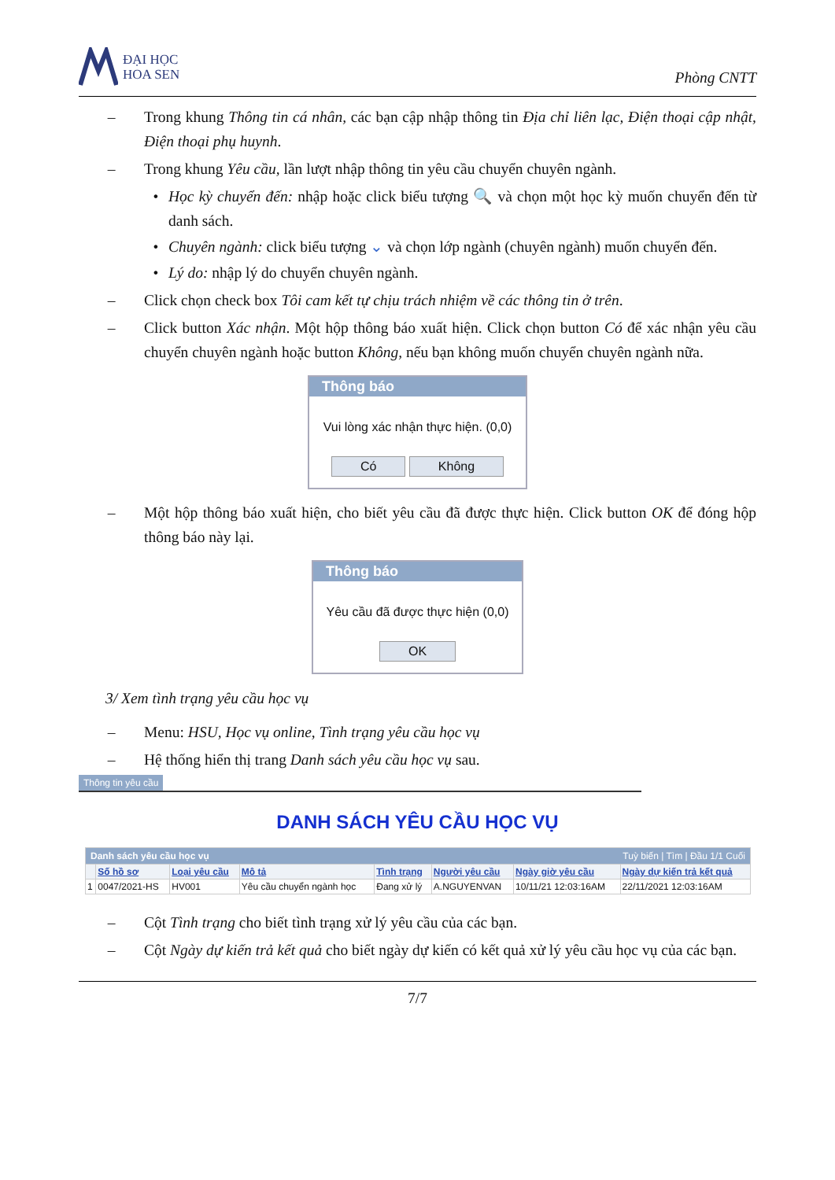ĐẠI HỌC
HOA SEN
Phòng CNTT
– Trong khung Thông tin cá nhân, các bạn cập nhập thông tin Địa chỉ liên lạc, Điện thoại cập nhật, Điện thoại phụ huynh.
– Trong khung Yêu cầu, lần lượt nhập thông tin yêu cầu chuyển chuyên ngành.
• Học kỳ chuyển đến: nhập hoặc click biểu tượng 🔍 và chọn một học kỳ muốn chuyển đến từ danh sách.
• Chuyên ngành: click biểu tượng ⌄ và chọn lớp ngành (chuyên ngành) muốn chuyển đến.
• Lý do: nhập lý do chuyển chuyên ngành.
– Click chọn check box Tôi cam kết tự chịu trách nhiệm về các thông tin ở trên.
– Click button Xác nhận. Một hộp thông báo xuất hiện. Click chọn button Có để xác nhận yêu cầu chuyển chuyên ngành hoặc button Không, nếu bạn không muốn chuyển chuyên ngành nữa.
Thông báo
Vui lòng xác nhận thực hiện. (0,0)
Có Không
– Một hộp thông báo xuất hiện, cho biết yêu cầu đã được thực hiện. Click button OK để đóng hộp thông báo này lại.
Thông báo
Yêu cầu đã được thực hiện (0,0)
OK
3/ Xem tình trạng yêu cầu học vụ
– Menu: HSU, Học vụ online, Tình trạng yêu cầu học vụ
– Hệ thống hiển thị trang Danh sách yêu cầu học vụ sau.
Thông tin yêu cầu
DANH SÁCH YÊU CẦU HỌC VỤ
| Danh sách yêu cầu học vụ Tuỳ biến / Tìm / Đầu 1/1 Cuối | | | | | | | |
| | Số hồ sơ | Loại yêu cầu | Mô tả | Tình trạng | Người yêu cầu | Ngày giờ yêu cầu | Ngày dự kiến trả kết quả |
| 1 | 0047/2021-HS | HV001 | Yêu cầu chuyển ngành học | Đang xử lý | A.NGUYENVAN | 10/11/21 12:03:16AM | 22/11/2021 12:03:16AM |
– Cột Tình trạng cho biết tình trạng xử lý yêu cầu của các bạn.
– Cột Ngày dự kiến trả kết quả cho biết ngày dự kiến có kết quả xử lý yêu cầu học vụ của các bạn.
7/7